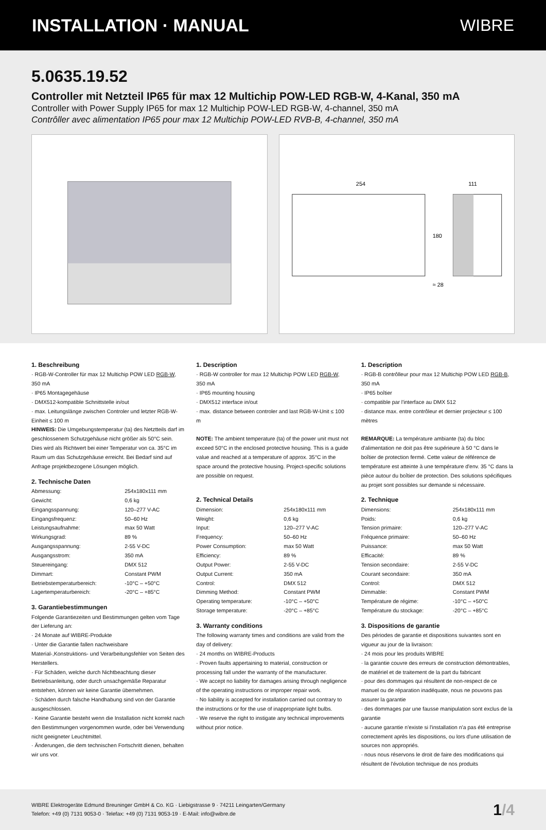INSTALLATION · MANUAL WIBRE
5.0635.19.52
Controller mit Netzteil IP65 für max 12 Multichip POW-LED RGB-W, 4-Kanal, 350 mA
Controller with Power Supply IP65 for max 12 Multichip POW-LED RGB-W, 4-channel, 350 mA
Contrôller avec alimentation IP65 pour max 12 Multichip POW-LED RVB-B, 4-channel, 350 mA
254
111
180
≈ 28
1. Beschreibung
· RGB-W-Controller für max 12 Multichip POW LED RGB-W, 350 mA
· IP65 Montagegehäuse
· DMX512-kompatible Schnittstelle in/out
· max. Leitungslänge zwischen Controler und letzter RGB-W-Einheit ≤ 100 m
HINWEIS: Die Umgebungstemperatur (ta) des Netztteils darf im geschlossenem Schutzgehäuse nicht größer als 50°C sein. Dies wird als Richtwert bei einer Temperatur von ca. 35°C im Raum um das Schutzgehäuse erreicht. Bei Bedarf sind auf Anfrage projektbezogene Lösungen möglich.
2. Technische Daten
| Abmessung: | 254x180x111 mm |
| Gewicht: | 0,6 kg |
| Eingangsspannung: | 120–277 V-AC |
| Eingangsfrequenz: | 50–60 Hz |
| Leistungsaufnahme: | max 50 Watt |
| Wirkungsgrad: | 89 % |
| Ausgangsspannung: | 2-55 V-DC |
| Ausgangsstrom: | 350 mA |
| Steuereingang: | DMX 512 |
| Dimmart: | Constant PWM |
| Betriebstemperaturbereich: | -10°C – +50°C |
| Lagertemperaturbereich: | -20°C – +85°C |
3. Garantiebestimmungen
Folgende Garantiezeiten und Bestimmungen gelten vom Tage der Lieferung an:
· 24 Monate auf WIBRE-Produkte
· Unter die Garantie fallen nachweisbare Material-,Konstruktions- und Verarbeitungsfehler von Seiten des Herstellers.
· Für Schäden, welche durch Nichtbeachtung dieser Betriebsanleitung, oder durch unsachgemäße Reparatur entstehen, können wir keine Garantie übernehmen.
· Schäden durch falsche Handhabung sind von der Garantie ausgeschlossen.
· Keine Garantie besteht wenn die Installation nicht korrekt nach den Bestimmungen vorgenommen wurde, oder bei Verwendung nicht geeigneter Leuchtmittel.
· Änderungen, die dem technischen Fortschritt dienen, behalten wir uns vor.
1. Description
· RGB-W controller for max 12 Multichip POW LED RGB-W, 350 mA
· IP65 mounting housing
· DMX512 interface in/out
· max. distance between controler and last RGB-W-Unit ≤ 100 m
NOTE: The ambient temperature (ta) of the power unit must not exceed 50°C in the enclosed protective housing. This is a guide value and reached at a temperature of approx. 35°C in the space around the protective housing. Project-specific solutions are possible on request.
2. Technical Details
| Dimension: | 254x180x111 mm |
| Weight: | 0,6 kg |
| Input: | 120–277 V-AC |
| Frequency: | 50–60 Hz |
| Power Consumption: | max 50 Watt |
| Efficiency: | 89 % |
| Output Power: | 2-55 V-DC |
| Output Current: | 350 mA |
| Control: | DMX 512 |
| Dimming Method: | Constant PWM |
| Operating temperature: | -10°C – +50°C |
| Storage temperature: | -20°C – +85°C |
3. Warranty conditions
The following warranty times and conditions are valid from the day of delivery:
· 24 months on WIBRE-Products
· Proven faults appertaining to material, construction or processing fall under the warranty of the manufacturer.
· We accept no liability for damages arising through negligence of the operating instructions or improper repair work.
· No liability is accepted for installation carried out contrary to the instructions or for the use of inappropriate light bulbs.
· We reserve the right to instigate any technical improvements without prior notice.
1. Description
· RGB-B contrôlleur pour max 12 Multichip POW LED RGB-B, 350 mA
· IP65 boîtier
· compatible par l'interface au DMX 512
· distance max. entre contrôleur et dernier projecteur ≤ 100 mètres
REMARQUE: La température ambiante (ta) du bloc d'alimentation ne doit pas être supérieure à 50 °C dans le boîtier de protection fermé. Cette valeur de référence de température est atteinte à une température d'env. 35 °C dans la pièce autour du boîtier de protection. Des solutions spécifiques au projet sont possibles sur demande si nécessaire.
2. Technique
| Dimensions: | 254x180x111 mm |
| Poids: | 0,6 kg |
| Tension primaire: | 120–277 V-AC |
| Fréquence primaire: | 50–60 Hz |
| Puissance: | max 50 Watt |
| Efficacité: | 89 % |
| Tension secondaire: | 2-55 V-DC |
| Courant secondaire: | 350 mA |
| Control: | DMX 512 |
| Dimmable: | Constant PWM |
| Température de régime: | -10°C – +50°C |
| Température du stockage: | -20°C – +85°C |
3. Dispositions de garantie
Des périodes de garantie et dispositions suivantes sont en vigueur au jour de la livraison:
· 24 mois pour les produits WIBRE
· la garantie couvre des erreurs de construction démontrables, de matériel et de traitement de la part du fabricant
· pour des dommages qui résultent de non-respect de ce manuel ou de réparation inadéquate, nous ne pouvons pas assurer la garantie
· des dommages par une fausse manipulation sont exclus de la garantie
· aucune garantie n'existe si l'installation n'a pas été entreprise correctement après les dispositions, ou lors d'une utilisation de sources non appropriés.
· nous nous réservons le droit de faire des modifications qui résultent de l'évolution technique de nos produits
WIBRE Elektrogeräte Edmund Breuninger GmbH & Co. KG · Liebigstrasse 9 · 74211 Leingarten/Germany
Telefon: +49 (0) 7131 9053-0 · Telefax: +49 (0) 7131 9053-19 · E-Mail: info@wibre.de
1/4